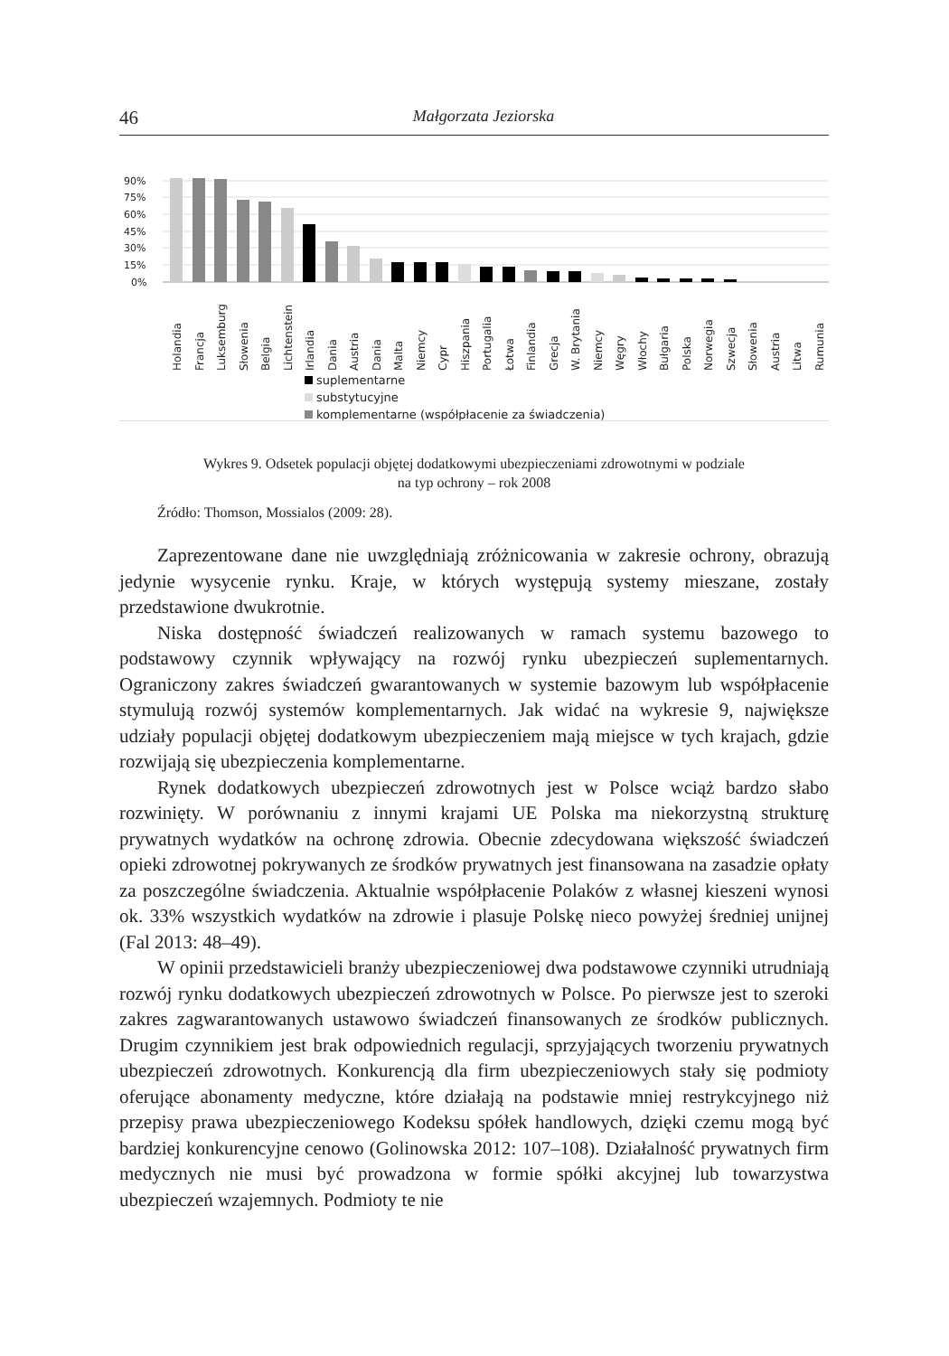46 Małgorzata Jeziorska
90%
75%
60%
45%
30%
15%
0%
Holandia
Francja
Luksemburg
Słowenia
Belgia
Lichtenstein
Irlandia
Dania
Austria
Dania
Malta
Niemcy
Cypr
Hiszpania
Portugalia
Łotwa
Finlandia
Grecja
W. Brytania
Niemcy
Węgry
Włochy
Bułgaria
Polska
Norwegia
Szwecja
Słowenia
Austria
Litwa
Rumunia
suplementarne
substytucyjne
komplementarne (współpłacenie za świadczenia)
Wykres 9. Odsetek populacji objętej dodatkowymi ubezpieczeniami zdrowotnymi w podziale
na typ ochrony – rok 2008
Źródło: Thomson, Mossialos (2009: 28).
Zaprezentowane dane nie uwzględniają zróżnicowania w zakresie ochrony, obrazują jedynie wysycenie rynku. Kraje, w których występują systemy mieszane, zostały przedstawione dwukrotnie.
Niska dostępność świadczeń realizowanych w ramach systemu bazowego to podstawowy czynnik wpływający na rozwój rynku ubezpieczeń suplementarnych. Ograniczony zakres świadczeń gwarantowanych w systemie bazowym lub współpłacenie stymulują rozwój systemów komplementarnych. Jak widać na wykresie 9, największe udziały populacji objętej dodatkowym ubezpieczeniem mają miejsce w tych krajach, gdzie rozwijają się ubezpieczenia komplementarne.
Rynek dodatkowych ubezpieczeń zdrowotnych jest w Polsce wciąż bardzo słabo rozwinięty. W porównaniu z innymi krajami UE Polska ma niekorzystną strukturę prywatnych wydatków na ochronę zdrowia. Obecnie zdecydowana większość świadczeń opieki zdrowotnej pokrywanych ze środków prywatnych jest finansowana na zasadzie opłaty za poszczególne świadczenia. Aktualnie współpłacenie Polaków z własnej kieszeni wynosi ok. 33% wszystkich wydatków na zdrowie i plasuje Polskę nieco powyżej średniej unijnej (Fal 2013: 48–49).
W opinii przedstawicieli branży ubezpieczeniowej dwa podstawowe czynniki utrudniają rozwój rynku dodatkowych ubezpieczeń zdrowotnych w Polsce. Po pierwsze jest to szeroki zakres zagwarantowanych ustawowo świadczeń finansowanych ze środków publicznych. Drugim czynnikiem jest brak odpowiednich regulacji, sprzyjających tworzeniu prywatnych ubezpieczeń zdrowotnych. Konkurencją dla firm ubezpieczeniowych stały się podmioty oferujące abonamenty medyczne, które działają na podstawie mniej restrykcyjnego niż przepisy prawa ubezpieczeniowego Kodeksu spółek handlowych, dzięki czemu mogą być bardziej konkurencyjne cenowo (Golinowska 2012: 107–108). Działalność prywatnych firm medycznych nie musi być prowadzona w formie spółki akcyjnej lub towarzystwa ubezpieczeń wzajemnych. Podmioty te nie